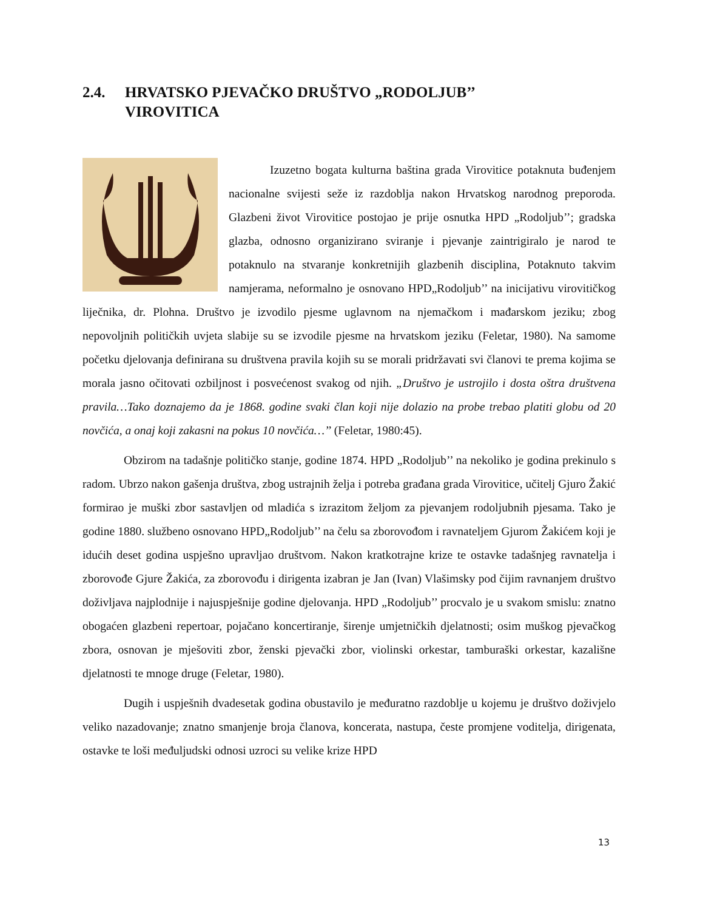2.4. HRVATSKO PJEVAČKO DRUŠTVO „RODOLJUB’’
VIROVITICA
Izuzetno bogata kulturna baština grada Virovitice potaknuta buđenjem nacionalne svijesti seže iz razdoblja nakon Hrvatskog narodnog preporoda. Glazbeni život Virovitice postojao je prije osnutka HPD „Rodoljub’’; gradska glazba, odnosno organizirano sviranje i pjevanje zaintrigiralo je narod te potaknulo na stvaranje konkretnijih glazbenih disciplina, Potaknuto takvim namjerama, neformalno je osnovano HPD„Rodoljub’’ na inicijativu virovitičkog liječnika, dr. Plohna. Društvo je izvodilo pjesme uglavnom na njemačkom i mađarskom jeziku; zbog nepovoljnih političkih uvjeta slabije su se izvodile pjesme na hrvatskom jeziku (Feletar, 1980). Na samome početku djelovanja definirana su društvena pravila kojih su se morali pridržavati svi članovi te prema kojima se morala jasno očitovati ozbiljnost i posvećenost svakog od njih. „Društvo je ustrojilo i dosta oštra društvena pravila…Tako doznajemo da je 1868. godine svaki član koji nije dolazio na probe trebao platiti globu od 20 novčića, a onaj koji zakasni na pokus 10 novčića…’’ (Feletar, 1980:45).
Obzirom na tadašnje političko stanje, godine 1874. HPD „Rodoljub’’ na nekoliko je godina prekinulo s radom. Ubrzo nakon gašenja društva, zbog ustrajnih želja i potreba građana grada Virovitice, učitelj Gjuro Žakić formirao je muški zbor sastavljen od mladića s izrazitom željom za pjevanjem rodoljubnih pjesama. Tako je godine 1880. službeno osnovano HPD„Rodoljub’’ na čelu sa zborovođom i ravnateljem Gjurom Žakićem koji je idućih deset godina uspješno upravljao društvom. Nakon kratkotrajne krize te ostavke tadašnjeg ravnatelja i zborovođe Gjure Žakića, za zborovođu i dirigenta izabran je Jan (Ivan) Vlašimsky pod čijim ravnanjem društvo doživljava najplodnije i najuspješnije godine djelovanja. HPD „Rodoljub’’ procvalo je u svakom smislu: znatno obogaćen glazbeni repertoar, pojačano koncertiranje, širenje umjetničkih djelatnosti; osim muškog pjevačkog zbora, osnovan je mješoviti zbor, ženski pjevački zbor, violinski orkestar, tamburaški orkestar, kazališne djelatnosti te mnoge druge (Feletar, 1980).
Dugih i uspješnih dvadesetak godina obustavilo je međuratno razdoblje u kojemu je društvo doživjelo veliko nazadovanje; znatno smanjenje broja članova, koncerata, nastupa, česte promjene voditelja, dirigenata, ostavke te loši međuljudski odnosi uzroci su velike krize HPD
13